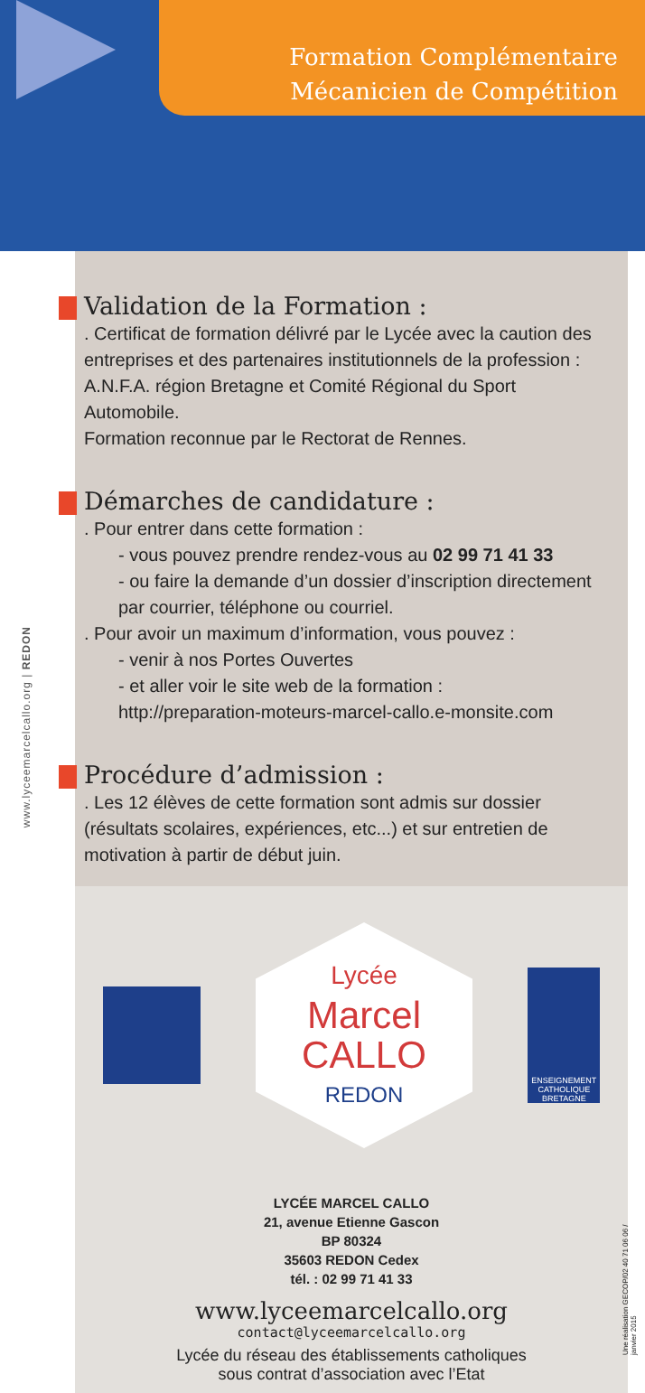Formation Complémentaire
Mécanicien de Compétition
www.lyceemarcelcallo.org | REDON
Validation de la Formation :
. Certificat de formation délivré par le Lycée avec la caution des entreprises et des partenaires institutionnels de la profession : A.N.F.A. région Bretagne et Comité Régional du Sport Automobile.
Formation reconnue par le Rectorat de Rennes.
Démarches de candidature :
. Pour entrer dans cette formation :
- vous pouvez prendre rendez-vous au 02 99 71 41 33
- ou faire la demande d’un dossier d’inscription directement par courrier, téléphone ou courriel.
. Pour avoir un maximum d’information, vous pouvez :
- venir à nos Portes Ouvertes
- et aller voir le site web de la formation :
http://preparation-moteurs-marcel-callo.e-monsite.com
Procédure d’admission :
. Les 12 élèves de cette formation sont admis sur dossier (résultats scolaires, expériences, etc...) et sur entretien de motivation à partir de début juin.
Lycée
Marcel
CALLO
REDON
ENSEIGNEMENT CATHOLIQUE BRETAGNE
LYCÉE MARCEL CALLO
21, avenue Etienne Gascon
BP 80324
35603 REDON Cedex
tél. : 02 99 71 41 33
www.lyceemarcelcallo.org
contact@lyceemarcelcallo.org
Lycée du réseau des établissements catholiques
sous contrat d’association avec l’Etat
Une réalisation GECOP/02 40 71 06 06 / janvier 2015